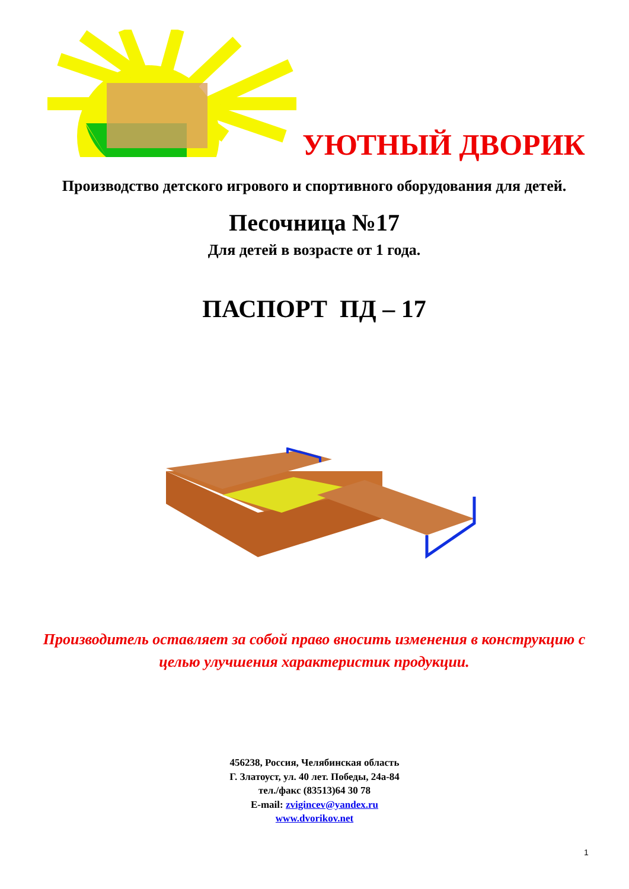УЮТНЫЙ ДВОРИК
Производство детского игрового и спортивного оборудования для детей.
Песочница №17
Для детей в возрасте от 1 года.
ПАСПОРТ ПД – 17
Производитель оставляет за собой право вносить изменения в конструкцию с целью улучшения характеристик продукции.
456238, Россия, Челябинская область
Г. Златоуст, ул. 40 лет. Победы, 24а-84
тел./факс (83513)64 30 78
E-mail: zvigincev@yandex.ru
www.dvorikov.net
1